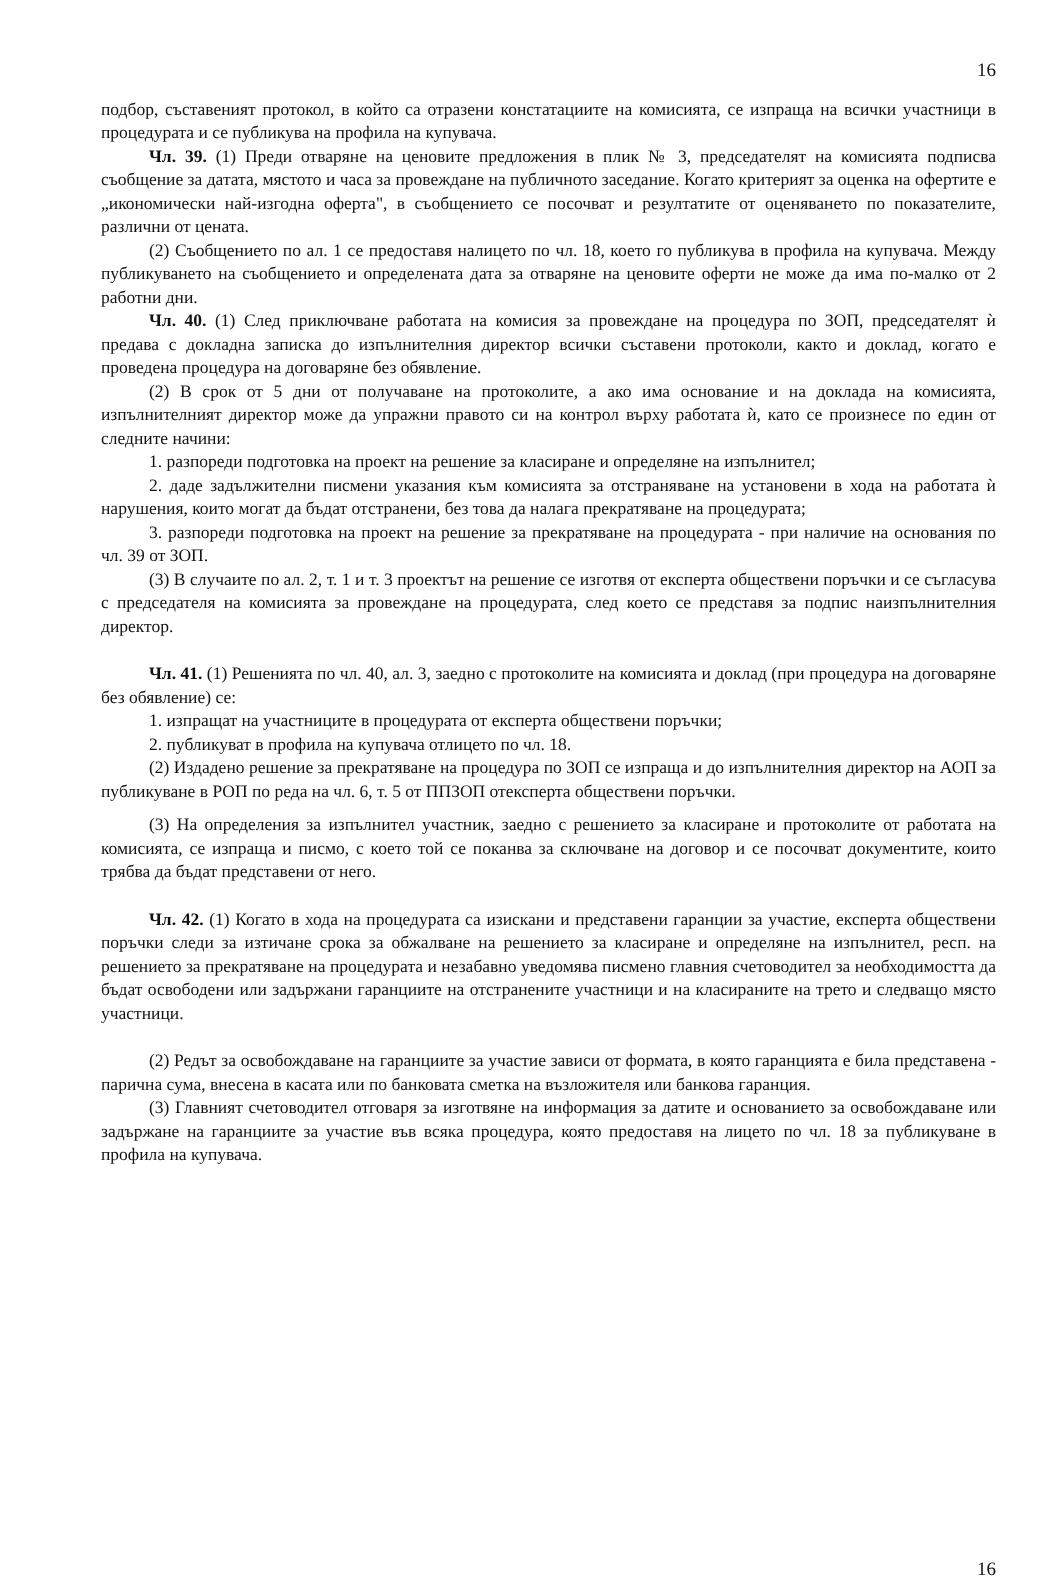16
подбор, съставеният протокол, в който са отразени констатациите на комисията, се изпраща на всички участници в процедурата и се публикува на профила на купувача.
Чл. 39. (1) Преди отваряне на ценовите предложения в плик № 3, председателят на комисията подписва съобщение за датата, мястото и часа за провеждане на публичното заседание. Когато критерият за оценка на офертите е „икономически най-изгодна оферта", в съобщението се посочват и резултатите от оценяването по показателите, различни от цената.
(2) Съобщението по ал. 1 се предоставя налицето по чл. 18, което го публикува в профила на купувача. Между публикуването на съобщението и определената дата за отваряне на ценовите оферти не може да има по-малко от 2 работни дни.
Чл. 40. (1) След приключване работата на комисия за провеждане на процедура по ЗОП, председателят ѝ предава с докладна записка до изпълнителния директор всички съставени протоколи, както и доклад, когато е проведена процедура на договаряне без обявление.
(2) В срок от 5 дни от получаване на протоколите, а ако има основание и на доклада на комисията, изпълнителният директор може да упражни правото си на контрол върху работата ѝ, като се произнесе по един от следните начини:
1. разпореди подготовка на проект на решение за класиране и определяне на изпълнител;
2. даде задължителни писмени указания към комисията за отстраняване на установени в хода на работата ѝ нарушения, които могат да бъдат отстранени, без това да налага прекратяване на процедурата;
3. разпореди подготовка на проект на решение за прекратяване на процедурата - при наличие на основания по чл. 39 от ЗОП.
(3) В случаите по ал. 2, т. 1 и т. 3 проектът на решение се изготвя от експерта обществени поръчки и се съгласува с председателя на комисията за провеждане на процедурата, след което се представя за подпис наизпълнителния директор.
Чл. 41. (1) Решенията по чл. 40, ал. 3, заедно с протоколите на комисията и доклад (при процедура на договаряне без обявление) се:
1. изпращат на участниците в процедурата от експерта обществени поръчки;
2. публикуват в профила на купувача отлицето по чл. 18.
(2) Издадено решение за прекратяване на процедура по ЗОП се изпраща и до изпълнителния директор на АОП за публикуване в РОП по реда на чл. 6, т. 5 от ППЗОП отексперта обществени поръчки.
(3) На определения за изпълнител участник, заедно с решението за класиране и протоколите от работата на комисията, се изпраща и писмо, с което той се поканва за сключване на договор и се посочват документите, които трябва да бъдат представени от него.
Чл. 42. (1) Когато в хода на процедурата са изискани и представени гаранции за участие, експерта обществени поръчки следи за изтичане срока за обжалване на решението за класиране и определяне на изпълнител, респ. на решението за прекратяване на процедурата и незабавно уведомява писмено главния счетоводител за необходимостта да бъдат освободени или задържани гаранциите на отстранените участници и на класираните на трето и следващо място участници.
(2) Редът за освобождаване на гаранциите за участие зависи от формата, в която гаранцията е била представена - парична сума, внесена в касата или по банковата сметка на възложителя или банкова гаранция.
(3) Главният счетоводител отговаря за изготвяне на информация за датите и основанието за освобождаване или задържане на гаранциите за участие във всяка процедура, която предоставя на лицето по чл. 18 за публикуване в профила на купувача.
16